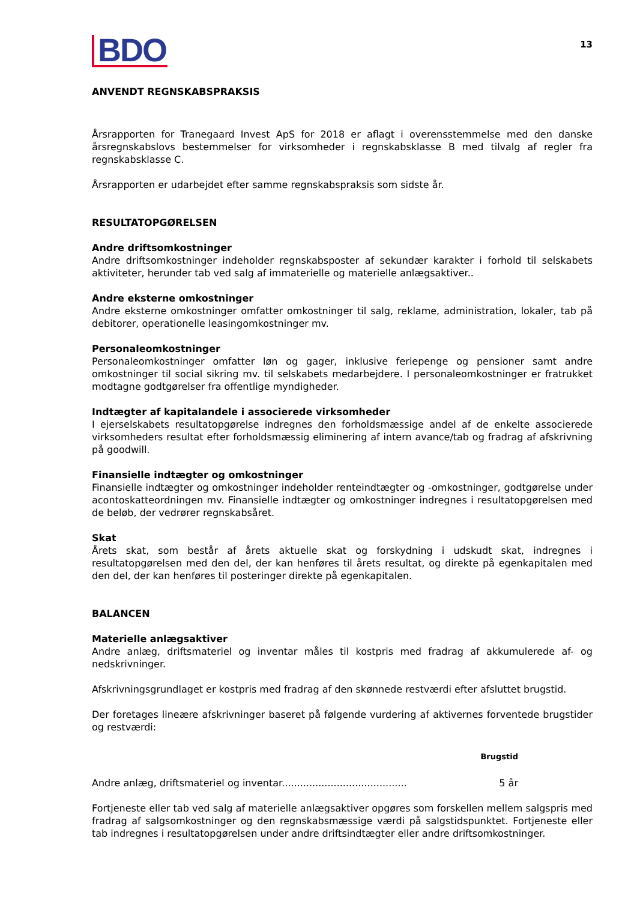BDO
13
ANVENDT REGNSKABSPRAKSIS
Årsrapporten for Tranegaard Invest ApS for 2018 er aflagt i overensstemmelse med den danske årsregnskabslovs bestemmelser for virksomheder i regnskabsklasse B med tilvalg af regler fra regnskabsklasse C.
Årsrapporten er udarbejdet efter samme regnskabspraksis som sidste år.
RESULTATOPGØRELSEN
Andre driftsomkostninger
Andre driftsomkostninger indeholder regnskabsposter af sekundær karakter i forhold til selskabets aktiviteter, herunder tab ved salg af immaterielle og materielle anlægsaktiver..
Andre eksterne omkostninger
Andre eksterne omkostninger omfatter omkostninger til salg, reklame, administration, lokaler, tab på debitorer, operationelle leasingomkostninger mv.
Personaleomkostninger
Personaleomkostninger omfatter løn og gager, inklusive feriepenge og pensioner samt andre omkostninger til social sikring mv. til selskabets medarbejdere. I personaleomkostninger er fratrukket modtagne godtgørelser fra offentlige myndigheder.
Indtægter af kapitalandele i associerede virksomheder
I ejerselskabets resultatopgørelse indregnes den forholdsmæssige andel af de enkelte associerede virksomheders resultat efter forholdsmæssig eliminering af intern avance/tab og fradrag af afskrivning på goodwill.
Finansielle indtægter og omkostninger
Finansielle indtægter og omkostninger indeholder renteindtægter og -omkostninger, godtgørelse under acontoskatteordningen mv. Finansielle indtægter og omkostninger indregnes i resultatopgørelsen med de beløb, der vedrører regnskabsåret.
Skat
Årets skat, som består af årets aktuelle skat og forskydning i udskudt skat, indregnes i resultatopgørelsen med den del, der kan henføres til årets resultat, og direkte på egenkapitalen med den del, der kan henføres til posteringer direkte på egenkapitalen.
BALANCEN
Materielle anlægsaktiver
Andre anlæg, driftsmateriel og inventar måles til kostpris med fradrag af akkumulerede af- og nedskrivninger.
Afskrivningsgrundlaget er kostpris med fradrag af den skønnede restværdi efter afsluttet brugstid.
Der foretages lineære afskrivninger baseret på følgende vurdering af aktivernes forventede brugstider og restværdi:
| | Brugstid |
| --- | --- |
| Andre anlæg, driftsmateriel og inventar......................................... | 5 år |
Fortjeneste eller tab ved salg af materielle anlægsaktiver opgøres som forskellen mellem salgspris med fradrag af salgsomkostninger og den regnskabsmæssige værdi på salgstidspunktet. Fortjeneste eller tab indregnes i resultatopgørelsen under andre driftsindtægter eller andre driftsomkostninger.